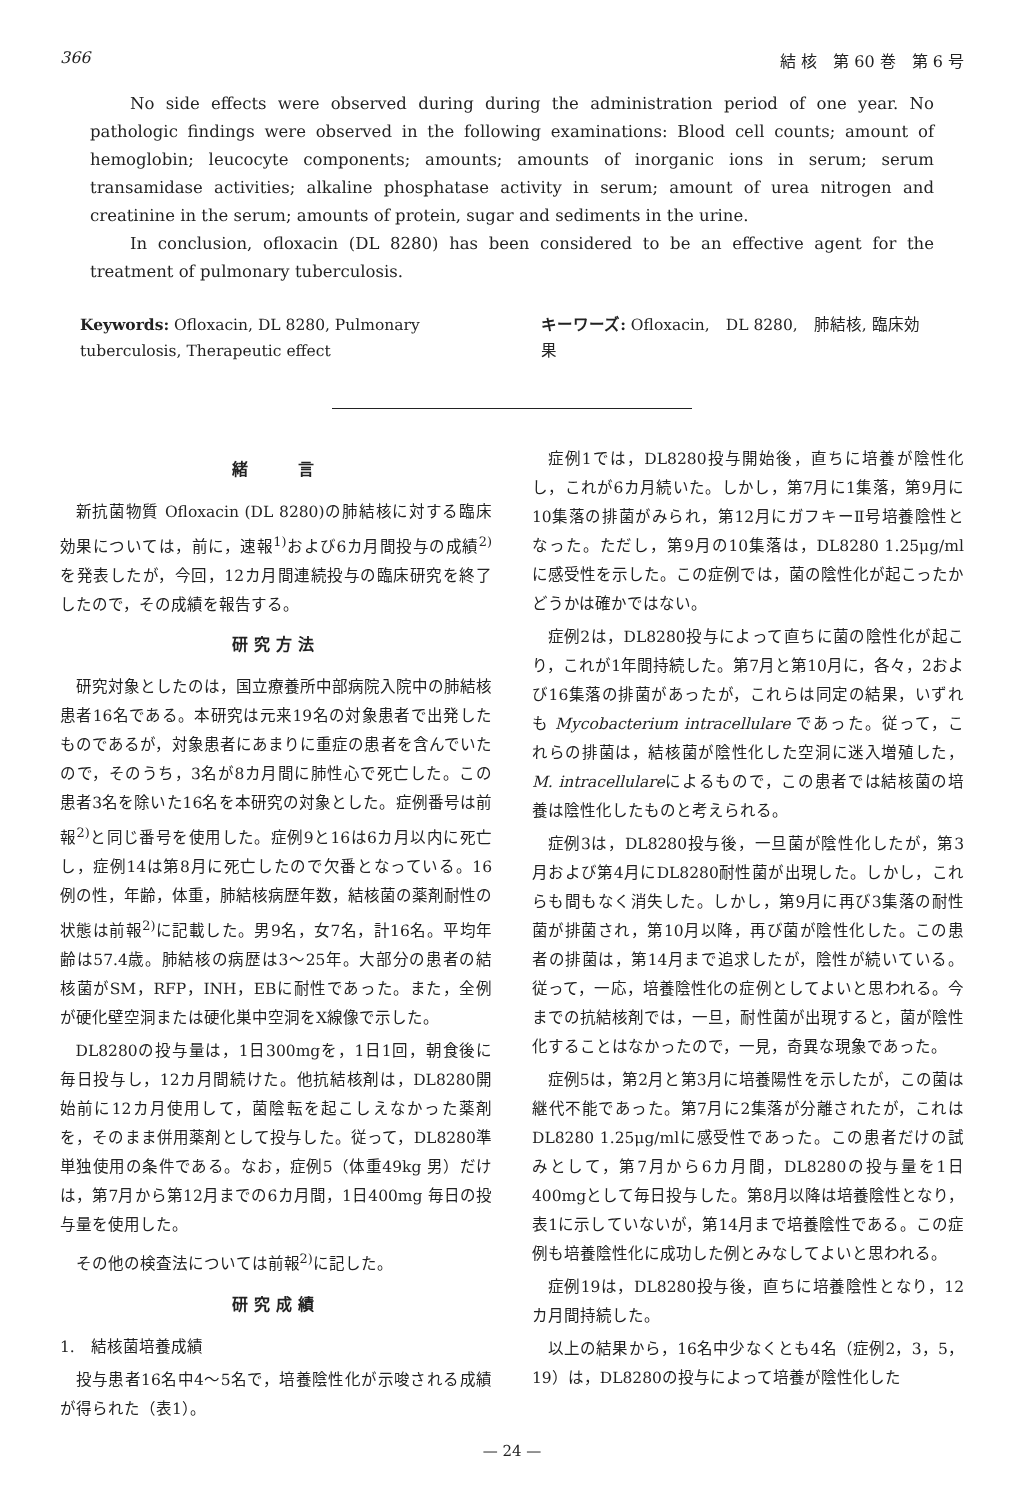366 結 核　第 60 巻　第 6 号
No side effects were observed during during the administration period of one year. No pathologic findings were observed in the following examinations: Blood cell counts; amount of hemoglobin; leucocyte components; amounts; amounts of inorganic ions in serum; serum transamidase activities; alkaline phosphatase activity in serum; amount of urea nitrogen and creatinine in the serum; amounts of protein, sugar and sediments in the urine.
In conclusion, ofloxacin (DL 8280) has been considered to be an effective agent for the treatment of pulmonary tuberculosis.
Keywords: Ofloxacin, DL 8280, Pulmonary tuberculosis, Therapeutic effect
キーワーズ: Ofloxacin,　DL 8280,　肺結核, 臨床効果
緒　　言
新抗菌物質 Ofloxacin (DL 8280)の肺結核に対する臨床効果については，前に，速報<sup>1)</sup>および6カ月間投与の成績<sup>2)</sup>を発表したが，今回，12カ月間連続投与の臨床研究を終了したので，その成績を報告する。
研究方法
研究対象としたのは，国立療養所中部病院入院中の肺結核患者16名である。本研究は元来19名の対象患者で出発したものであるが，対象患者にあまりに重症の患者を含んでいたので，そのうち，3名が8カ月間に肺性心で死亡した。この患者3名を除いた16名を本研究の対象とした。症例番号は前報<sup>2)</sup>と同じ番号を使用した。症例9と16は6カ月以内に死亡し，症例14は第8月に死亡したので欠番となっている。16例の性，年齢，体重，肺結核病歴年数，結核菌の薬剤耐性の状態は前報<sup>2)</sup>に記載した。男9名，女7名，計16名。平均年齢は57.4歳。肺結核の病歴は3〜25年。大部分の患者の結核菌がSM，RFP，INH，EBに耐性であった。また，全例が硬化壁空洞または硬化巣中空洞をX線像で示した。
DL8280の投与量は，1日300mgを，1日1回，朝食後に毎日投与し，12カ月間続けた。他抗結核剤は，DL8280開始前に12カ月使用して，菌陰転を起こしえなかった薬剤を，そのまま併用薬剤として投与した。従って，DL8280準単独使用の条件である。なお，症例5（体重49kg 男）だけは，第7月から第12月までの6カ月間，1日400mg 毎日の投与量を使用した。
その他の検査法については前報<sup>2)</sup>に記した。
研究成績
1.　結核菌培養成績
投与患者16名中4〜5名で，培養陰性化が示唆される成績が得られた（表1）。
症例1では，DL8280投与開始後，直ちに培養が陰性化し，これが6カ月続いた。しかし，第7月に1集落，第9月に10集落の排菌がみられ，第12月にガフキーⅡ号培養陰性となった。ただし，第9月の10集落は，DL8280 1.25μg/mlに感受性を示した。この症例では，菌の陰性化が起こったかどうかは確かではない。
症例2は，DL8280投与によって直ちに菌の陰性化が起こり，これが1年間持続した。第7月と第10月に，各々，2および16集落の排菌があったが，これらは同定の結果，いずれも Mycobacterium intracellulare であった。従って，これらの排菌は，結核菌が陰性化した空洞に迷入増殖した，M. intracellulareによるもので，この患者では結核菌の培養は陰性化したものと考えられる。
症例3は，DL8280投与後，一旦菌が陰性化したが，第3月および第4月にDL8280耐性菌が出現した。しかし，これらも間もなく消失した。しかし，第9月に再び3集落の耐性菌が排菌され，第10月以降，再び菌が陰性化した。この患者の排菌は，第14月まで追求したが，陰性が続いている。従って，一応，培養陰性化の症例としてよいと思われる。今までの抗結核剤では，一旦，耐性菌が出現すると，菌が陰性化することはなかったので，一見，奇異な現象であった。
症例5は，第2月と第3月に培養陽性を示したが，この菌は継代不能であった。第7月に2集落が分離されたが，これはDL8280 1.25μg/mlに感受性であった。この患者だけの試みとして，第7月から6カ月間，DL8280の投与量を1日400mgとして毎日投与した。第8月以降は培養陰性となり，表1に示していないが，第14月まで培養陰性である。この症例も培養陰性化に成功した例とみなしてよいと思われる。
症例19は，DL8280投与後，直ちに培養陰性となり，12カ月間持続した。
以上の結果から，16名中少なくとも4名（症例2，3，5，19）は，DL8280の投与によって培養が陰性化した
— 24 —